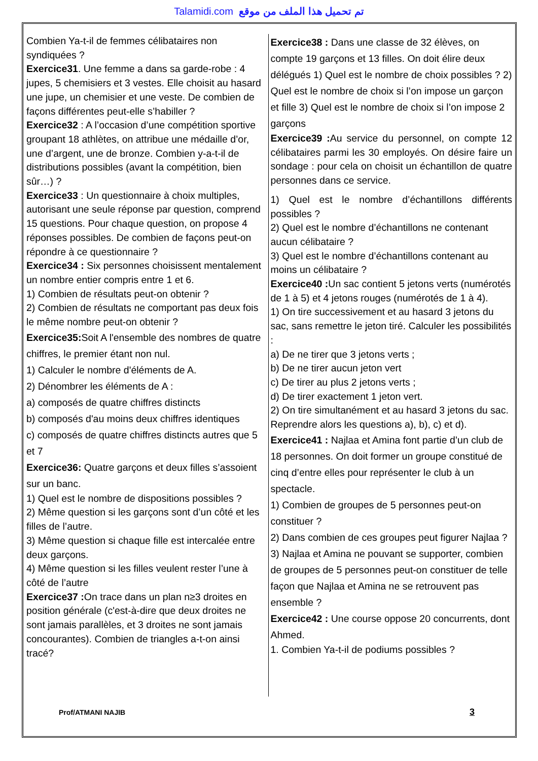Talamidi.com تم تحميل هذا الملف من موقع
Combien Ya-t-il de femmes célibataires non syndiquées ?
Exercice31. Une femme a dans sa garde-robe : 4 jupes, 5 chemisiers et 3 vestes. Elle choisit au hasard une jupe, un chemisier et une veste. De combien de façons différentes peut-elle s’habiller ?
Exercice32 : A l’occasion d’une compétition sportive groupant 18 athlètes, on attribue une médaille d’or, une d’argent, une de bronze. Combien y-a-t-il de distributions possibles (avant la compétition, bien sûr…) ?
Exercice33 : Un questionnaire à choix multiples, autorisant une seule réponse par question, comprend 15 questions. Pour chaque question, on propose 4 réponses possibles. De combien de façons peut-on répondre à ce questionnaire ?
Exercice34 : Six personnes choisissent mentalement un nombre entier compris entre 1 et 6.
1) Combien de résultats peut-on obtenir ?
2) Combien de résultats ne comportant pas deux fois le même nombre peut-on obtenir ?
Exercice35: Soit A l'ensemble des nombres de quatre chiffres, le premier étant non nul.
1) Calculer le nombre d'éléments de A.
2) Dénombrer les éléments de A :
a) composés de quatre chiffres distincts
b) composés d'au moins deux chiffres identiques
c) composés de quatre chiffres distincts autres que 5 et 7
Exercice36: Quatre garçons et deux filles s’assoient sur un banc.
1) Quel est le nombre de dispositions possibles ?
2) Même question si les garçons sont d’un côté et les filles de l’autre.
3) Même question si chaque fille est intercalée entre deux garçons.
4) Même question si les filles veulent rester l’une à côté de l’autre
Exercice37 : On trace dans un plan n≥3 droites en position générale (c'est-à-dire que deux droites ne sont jamais parallèles, et 3 droites ne sont jamais concourantes). Combien de triangles a-t-on ainsi tracé?
Exercice38 : Dans une classe de 32 élèves, on compte 19 garçons et 13 filles. On doit élire deux délégués 1) Quel est le nombre de choix possibles ? 2) Quel est le nombre de choix si l’on impose un garçon et fille 3) Quel est le nombre de choix si l’on impose 2 garçons
Exercice39 : Au service du personnel, on compte 12 célibataires parmi les 30 employés. On désire faire un sondage : pour cela on choisit un échantillon de quatre personnes dans ce service.
1) Quel est le nombre d’échantillons différents possibles ?
2) Quel est le nombre d’échantillons ne contenant aucun célibataire ?
3) Quel est le nombre d’échantillons contenant au moins un célibataire ?
Exercice40 : Un sac contient 5 jetons verts (numérotés de 1 à 5) et 4 jetons rouges (numérotés de 1 à 4).
1) On tire successivement et au hasard 3 jetons du sac, sans remettre le jeton tiré. Calculer les possibilités :
a) De ne tirer que 3 jetons verts ;
b) De ne tirer aucun jeton vert
c) De tirer au plus 2 jetons verts ;
d) De tirer exactement 1 jeton vert.
2) On tire simultanément et au hasard 3 jetons du sac.
Reprendre alors les questions a), b), c) et d).
Exercice41 : Najlaa et Amina font partie d’un club de 18 personnes. On doit former un groupe constitué de cinq d’entre elles pour représenter le club à un spectacle.
1) Combien de groupes de 5 personnes peut-on constituer ?
2) Dans combien de ces groupes peut figurer Najlaa ?
3) Najlaa et Amina ne pouvant se supporter, combien de groupes de 5 personnes peut-on constituer de telle façon que Najlaa et Amina ne se retrouvent pas ensemble ?
Exercice42 : Une course oppose 20 concurrents, dont Ahmed.
1. Combien Ya-t-il de podiums possibles ?
Prof/ATMANI NAJIB 3